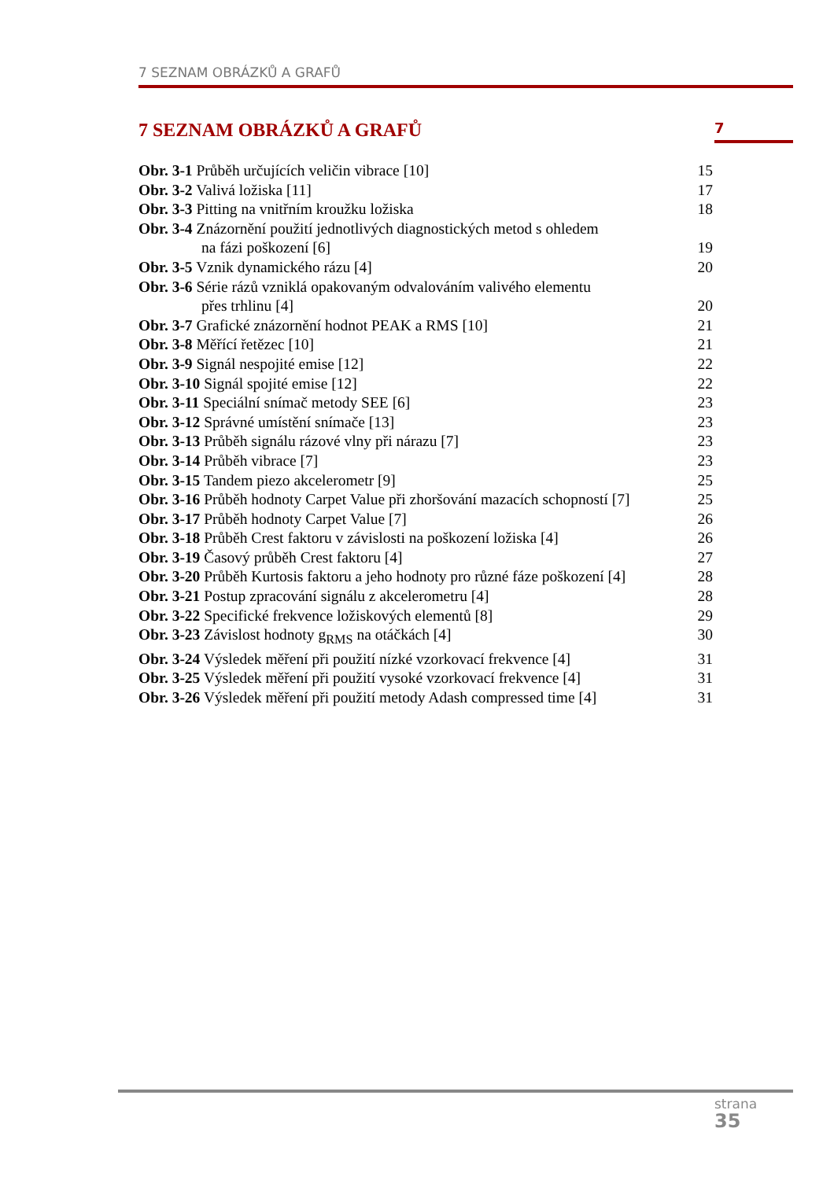7 SEZNAM OBRÁZKŮ A GRAFŮ
7 SEZNAM OBRÁZKŮ A GRAFŮ
7
Obr. 3-1 Průběh určujících veličin vibrace [10] 15
Obr. 3-2 Valivá ložiska [11] 17
Obr. 3-3 Pitting na vnitřním kroužku ložiska 18
Obr. 3-4 Znázornění použití jednotlivých diagnostických metod s ohledem
na fázi poškození [6] 19
Obr. 3-5 Vznik dynamického rázu [4] 20
Obr. 3-6 Série rázů vzniklá opakovaným odvalováním valivého elementu
přes trhlinu [4] 20
Obr. 3-7 Grafické znázornění hodnot PEAK a RMS [10] 21
Obr. 3-8 Měřící řetězec [10] 21
Obr. 3-9 Signál nespojité emise [12] 22
Obr. 3-10 Signál spojité emise [12] 22
Obr. 3-11 Speciální snímač metody SEE [6] 23
Obr. 3-12 Správné umístění snímače [13] 23
Obr. 3-13 Průběh signálu rázové vlny při nárazu [7] 23
Obr. 3-14 Průběh vibrace [7] 23
Obr. 3-15 Tandem piezo akcelerometr [9] 25
Obr. 3-16 Průběh hodnoty Carpet Value při zhoršování mazacích schopností [7] 25
Obr. 3-17 Průběh hodnoty Carpet Value [7] 26
Obr. 3-18 Průběh Crest faktoru v závislosti na poškození ložiska [4] 26
Obr. 3-19 Časový průběh Crest faktoru [4] 27
Obr. 3-20 Průběh Kurtosis faktoru a jeho hodnoty pro různé fáze poškození [4] 28
Obr. 3-21 Postup zpracování signálu z akcelerometru [4] 28
Obr. 3-22 Specifické frekvence ložiskových elementů [8] 29
Obr. 3-23 Závislost hodnoty g<sub>RMS</sub> na otáčkách [4] 30
Obr. 3-24 Výsledek měření při použití nízké vzorkovací frekvence [4] 31
Obr. 3-25 Výsledek měření při použití vysoké vzorkovací frekvence [4] 31
Obr. 3-26 Výsledek měření při použití metody Adash compressed time [4] 31
strana
35